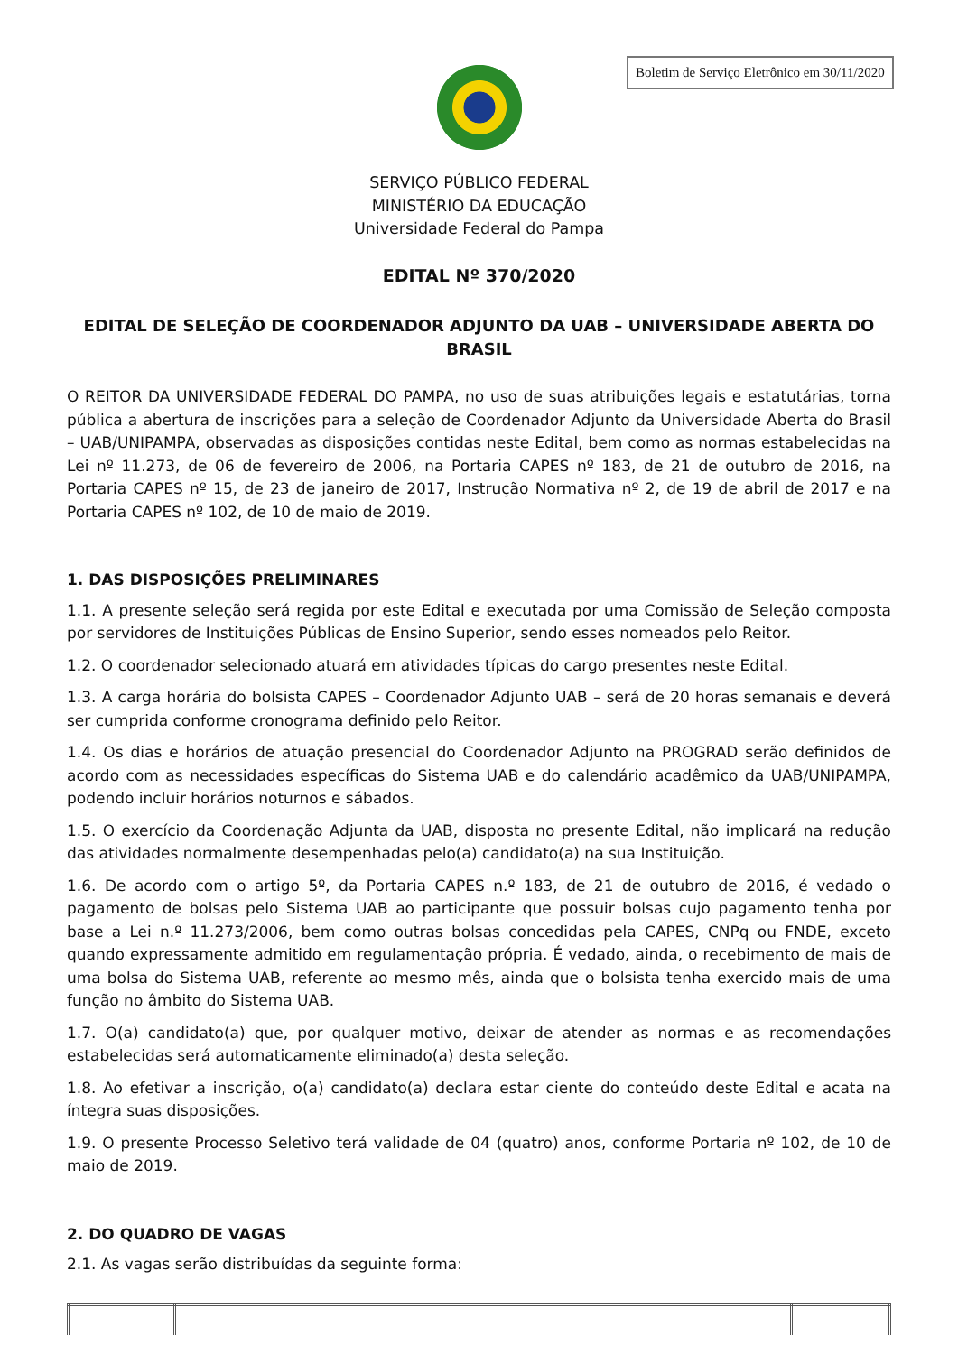Boletim de Serviço Eletrônico em 30/11/2020
SERVIÇO PÚBLICO FEDERAL
MINISTÉRIO DA EDUCAÇÃO
Universidade Federal do Pampa
EDITAL Nº 370/2020
EDITAL DE SELEÇÃO DE COORDENADOR ADJUNTO DA UAB – UNIVERSIDADE ABERTA DO BRASIL
O REITOR DA UNIVERSIDADE FEDERAL DO PAMPA, no uso de suas atribuições legais e estatutárias, torna pública a abertura de inscrições para a seleção de Coordenador Adjunto da Universidade Aberta do Brasil – UAB/UNIPAMPA, observadas as disposições contidas neste Edital, bem como as normas estabelecidas na Lei nº 11.273, de 06 de fevereiro de 2006, na Portaria CAPES nº 183, de 21 de outubro de 2016, na Portaria CAPES nº 15, de 23 de janeiro de 2017, Instrução Normativa nº 2, de 19 de abril de 2017 e na Portaria CAPES nº 102, de 10 de maio de 2019.
1. DAS DISPOSIÇÕES PRELIMINARES
1.1. A presente seleção será regida por este Edital e executada por uma Comissão de Seleção composta por servidores de Instituições Públicas de Ensino Superior, sendo esses nomeados pelo Reitor.
1.2. O coordenador selecionado atuará em atividades típicas do cargo presentes neste Edital.
1.3. A carga horária do bolsista CAPES – Coordenador Adjunto UAB – será de 20 horas semanais e deverá ser cumprida conforme cronograma definido pelo Reitor.
1.4. Os dias e horários de atuação presencial do Coordenador Adjunto na PROGRAD serão definidos de acordo com as necessidades específicas do Sistema UAB e do calendário acadêmico da UAB/UNIPAMPA, podendo incluir horários noturnos e sábados.
1.5. O exercício da Coordenação Adjunta da UAB, disposta no presente Edital, não implicará na redução das atividades normalmente desempenhadas pelo(a) candidato(a) na sua Instituição.
1.6. De acordo com o artigo 5º, da Portaria CAPES n.º 183, de 21 de outubro de 2016, é vedado o pagamento de bolsas pelo Sistema UAB ao participante que possuir bolsas cujo pagamento tenha por base a Lei n.º 11.273/2006, bem como outras bolsas concedidas pela CAPES, CNPq ou FNDE, exceto quando expressamente admitido em regulamentação própria. É vedado, ainda, o recebimento de mais de uma bolsa do Sistema UAB, referente ao mesmo mês, ainda que o bolsista tenha exercido mais de uma função no âmbito do Sistema UAB.
1.7. O(a) candidato(a) que, por qualquer motivo, deixar de atender as normas e as recomendações estabelecidas será automaticamente eliminado(a) desta seleção.
1.8. Ao efetivar a inscrição, o(a) candidato(a) declara estar ciente do conteúdo deste Edital e acata na íntegra suas disposições.
1.9. O presente Processo Seletivo terá validade de 04 (quatro) anos, conforme Portaria nº 102, de 10 de maio de 2019.
2. DO QUADRO DE VAGAS
2.1. As vagas serão distribuídas da seguinte forma: